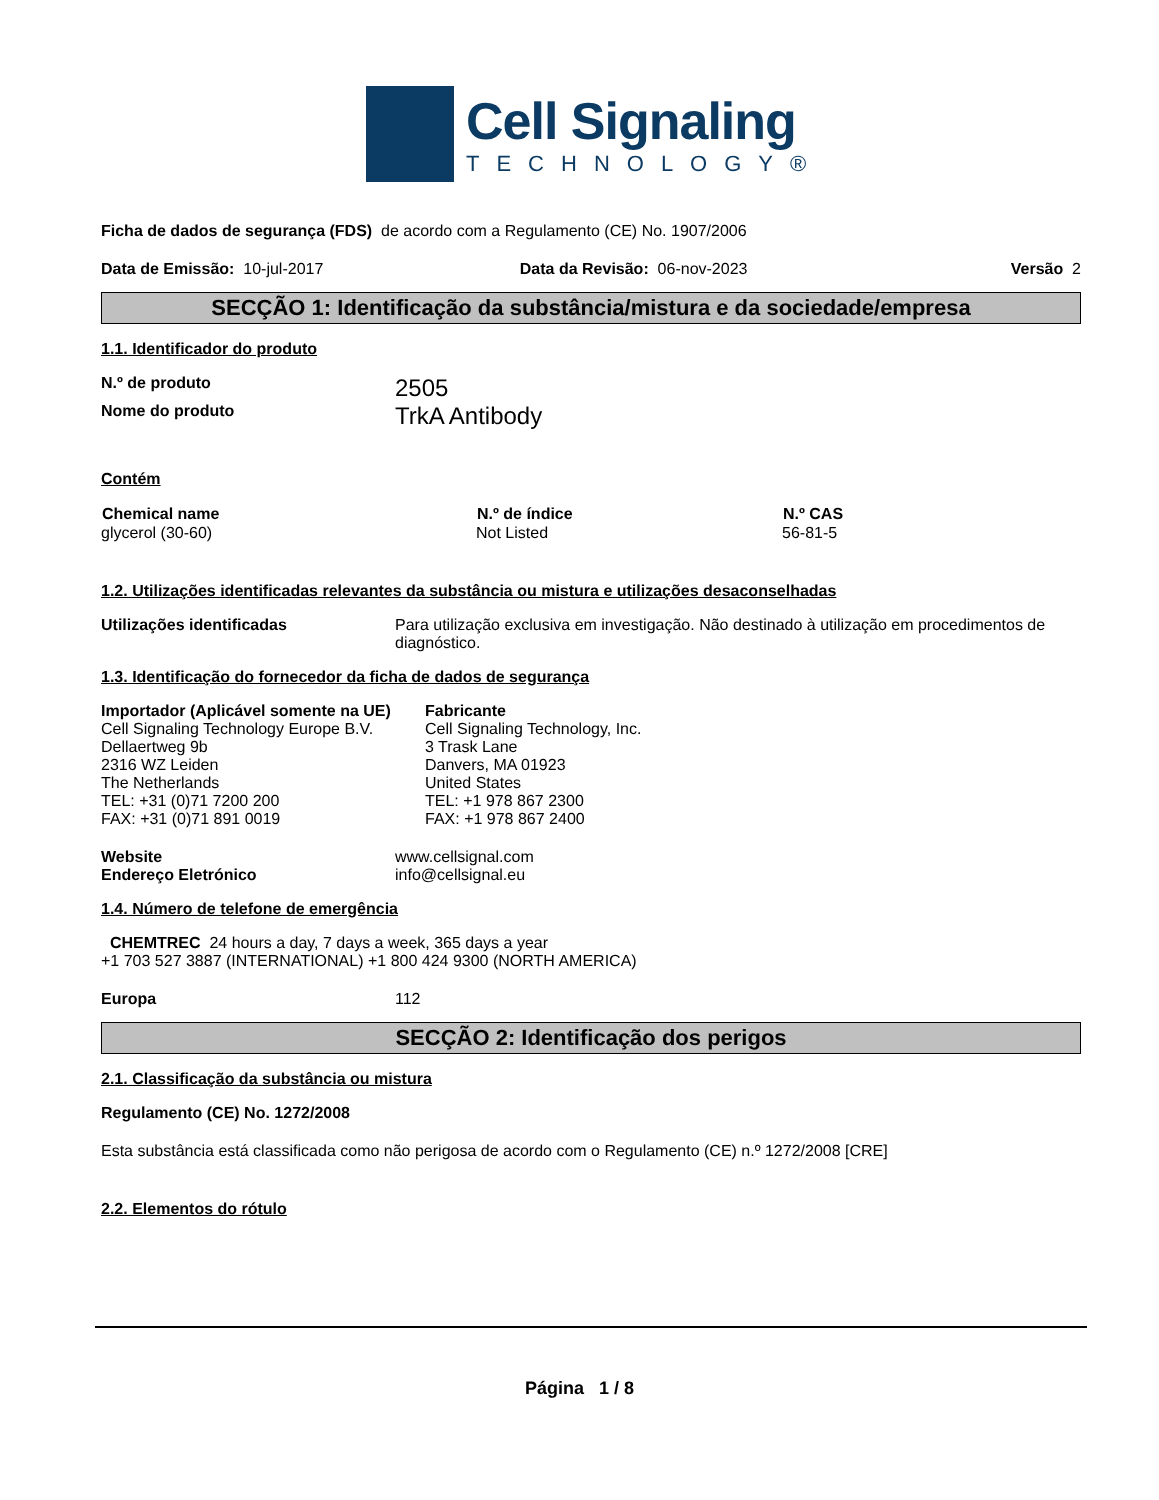Cell Signaling
TECHNOLOGY®
Ficha de dados de segurança (FDS) de acordo com a Regulamento (CE) No. 1907/2006
| Data de Emissão: 10-jul-2017 | Data da Revisão: 06-nov-2023 | Versão 2 |
SECÇÃO 1: Identificação da substância/mistura e da sociedade/empresa
1.1. Identificador do produto
| N.º de produto | 2505 |
| Nome do produto | TrkA Antibody |
Contém
| Chemical name | N.º de índice | N.º CAS |
| --- | --- | --- |
| glycerol (30-60) | Not Listed | 56-81-5 |
1.2. Utilizações identificadas relevantes da substância ou mistura e utilizações desaconselhadas
| Utilizações identificadas | Para utilização exclusiva em investigação. Não destinado à utilização em procedimentos de diagnóstico. |
1.3. Identificação do fornecedor da ficha de dados de segurança
| Importador (Aplicável somente na UE) Cell Signaling Technology Europe B.V. Dellaertweg 9b 2316 WZ Leiden The Netherlands TEL: +31 (0)71 7200 200 FAX: +31 (0)71 891 0019 | Fabricante Cell Signaling Technology, Inc. 3 Trask Lane Danvers, MA 01923 United States TEL: +1 978 867 2300 FAX: +1 978 867 2400 |
| Website | www.cellsignal.com |
| Endereço Eletrónico | info@cellsignal.eu |
1.4. Número de telefone de emergência
CHEMTREC 24 hours a day, 7 days a week, 365 days a year
+1 703 527 3887 (INTERNATIONAL) +1 800 424 9300 (NORTH AMERICA)
| Europa | 112 |
SECÇÃO 2: Identificação dos perigos
2.1. Classificação da substância ou mistura
Regulamento (CE) No. 1272/2008
Esta substância está classificada como não perigosa de acordo com o Regulamento (CE) n.º 1272/2008 [CRE]
2.2. Elementos do rótulo
Página 1 / 8